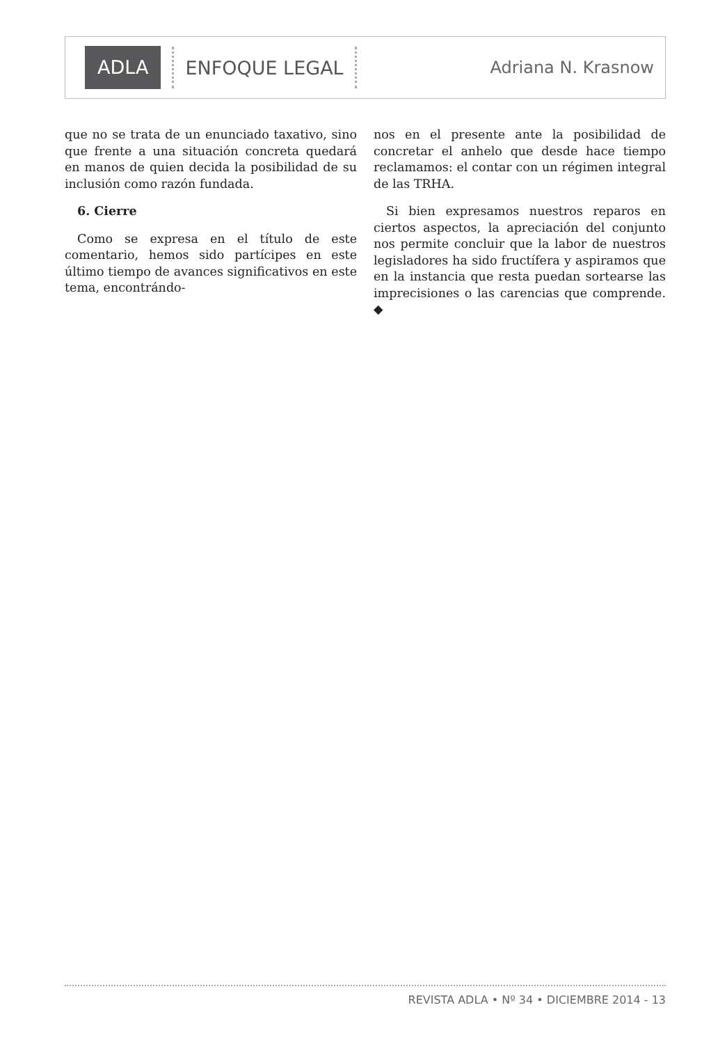ADLA
ENFOQUE LEGAL Adriana N. Krasnow
que no se trata de un enunciado taxativo, sino que frente a una situación concreta quedará en manos de quien decida la posibilidad de su inclusión como razón fundada.
6. Cierre
Como se expresa en el título de este comentario, hemos sido partícipes en este último tiempo de avances significativos en este tema, encontrándo-
nos en el presente ante la posibilidad de concretar el anhelo que desde hace tiempo reclamamos: el contar con un régimen integral de las TRHA.
Si bien expresamos nuestros reparos en ciertos aspectos, la apreciación del conjunto nos permite concluir que la labor de nuestros legisladores ha sido fructífera y aspiramos que en la instancia que resta puedan sortearse las imprecisiones o las carencias que comprende. ◆
REVISTA ADLA • Nº 34 • DICIEMBRE 2014 - 13